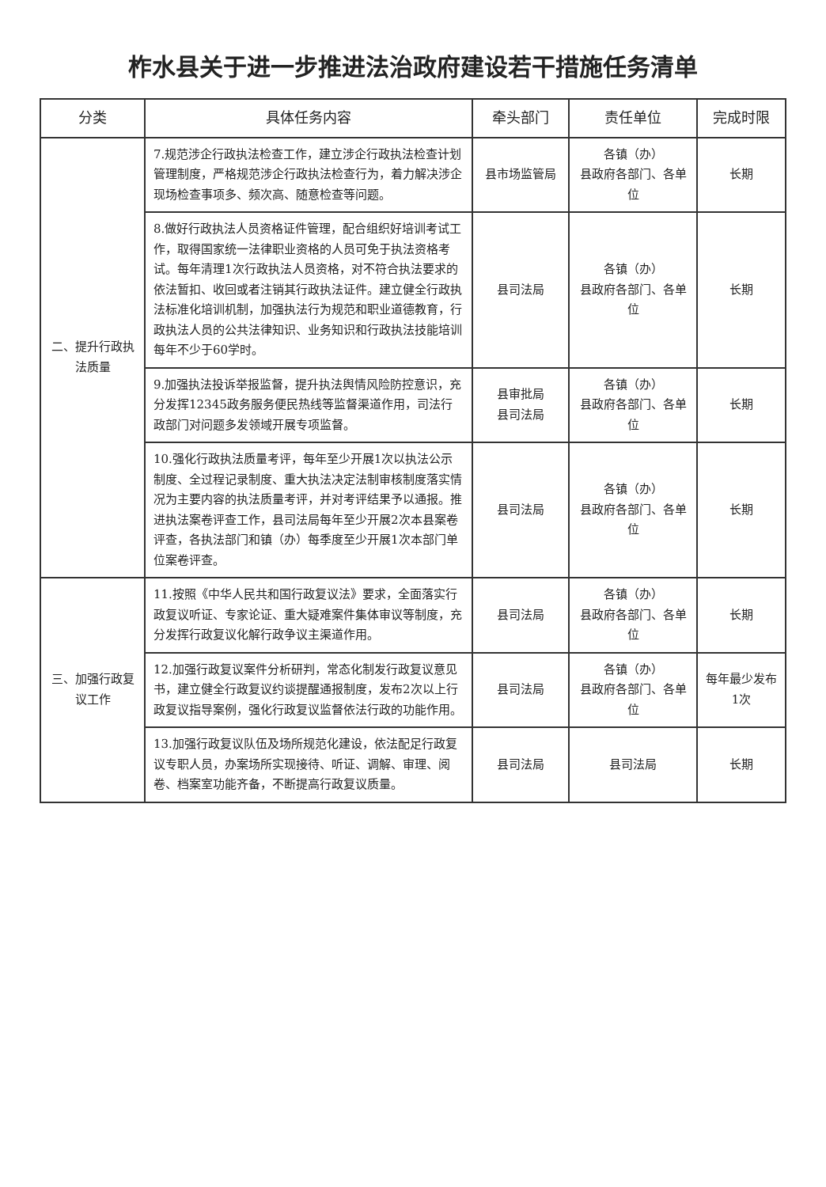柞水县关于进一步推进法治政府建设若干措施任务清单
| 分类 | 具体任务内容 | 牵头部门 | 责任单位 | 完成时限 |
| --- | --- | --- | --- | --- |
| 二、提升行政执法质量 | 7.规范涉企行政执法检查工作，建立涉企行政执法检查计划管理制度，严格规范涉企行政执法检查行为，着力解决涉企现场检查事项多、频次高、随意检查等问题。 | 县市场监管局 | 各镇（办） 县政府各部门、各单位 | 长期 |
| | 8.做好行政执法人员资格证件管理，配合组织好培训考试工作，取得国家统一法律职业资格的人员可免于执法资格考试。每年清理1次行政执法人员资格，对不符合执法要求的依法暂扣、收回或者注销其行政执法证件。建立健全行政执法标准化培训机制，加强执法行为规范和职业道德教育，行政执法人员的公共法律知识、业务知识和行政执法技能培训每年不少于60学时。 | 县司法局 | 各镇（办） 县政府各部门、各单位 | 长期 |
| | 9.加强执法投诉举报监督，提升执法舆情风险防控意识，充分发挥12345政务服务便民热线等监督渠道作用，司法行政部门对问题多发领域开展专项监督。 | 县审批局 县司法局 | 各镇（办） 县政府各部门、各单位 | 长期 |
| | 10.强化行政执法质量考评，每年至少开展1次以执法公示制度、全过程记录制度、重大执法决定法制审核制度落实情况为主要内容的执法质量考评，并对考评结果予以通报。推进执法案卷评查工作，县司法局每年至少开展2次本县案卷评查，各执法部门和镇（办）每季度至少开展1次本部门单位案卷评查。 | 县司法局 | 各镇（办） 县政府各部门、各单位 | 长期 |
| 三、加强行政复议工作 | 11.按照《中华人民共和国行政复议法》要求，全面落实行政复议听证、专家论证、重大疑难案件集体审议等制度，充分发挥行政复议化解行政争议主渠道作用。 | 县司法局 | 各镇（办） 县政府各部门、各单位 | 长期 |
| | 12.加强行政复议案件分析研判，常态化制发行政复议意见书，建立健全行政复议约谈提醒通报制度，发布2次以上行政复议指导案例，强化行政复议监督依法行政的功能作用。 | 县司法局 | 各镇（办） 县政府各部门、各单位 | 每年最少发布1次 |
| | 13.加强行政复议队伍及场所规范化建设，依法配足行政复议专职人员，办案场所实现接待、听证、调解、审理、阅卷、档案室功能齐备，不断提高行政复议质量。 | 县司法局 | 县司法局 | 长期 |